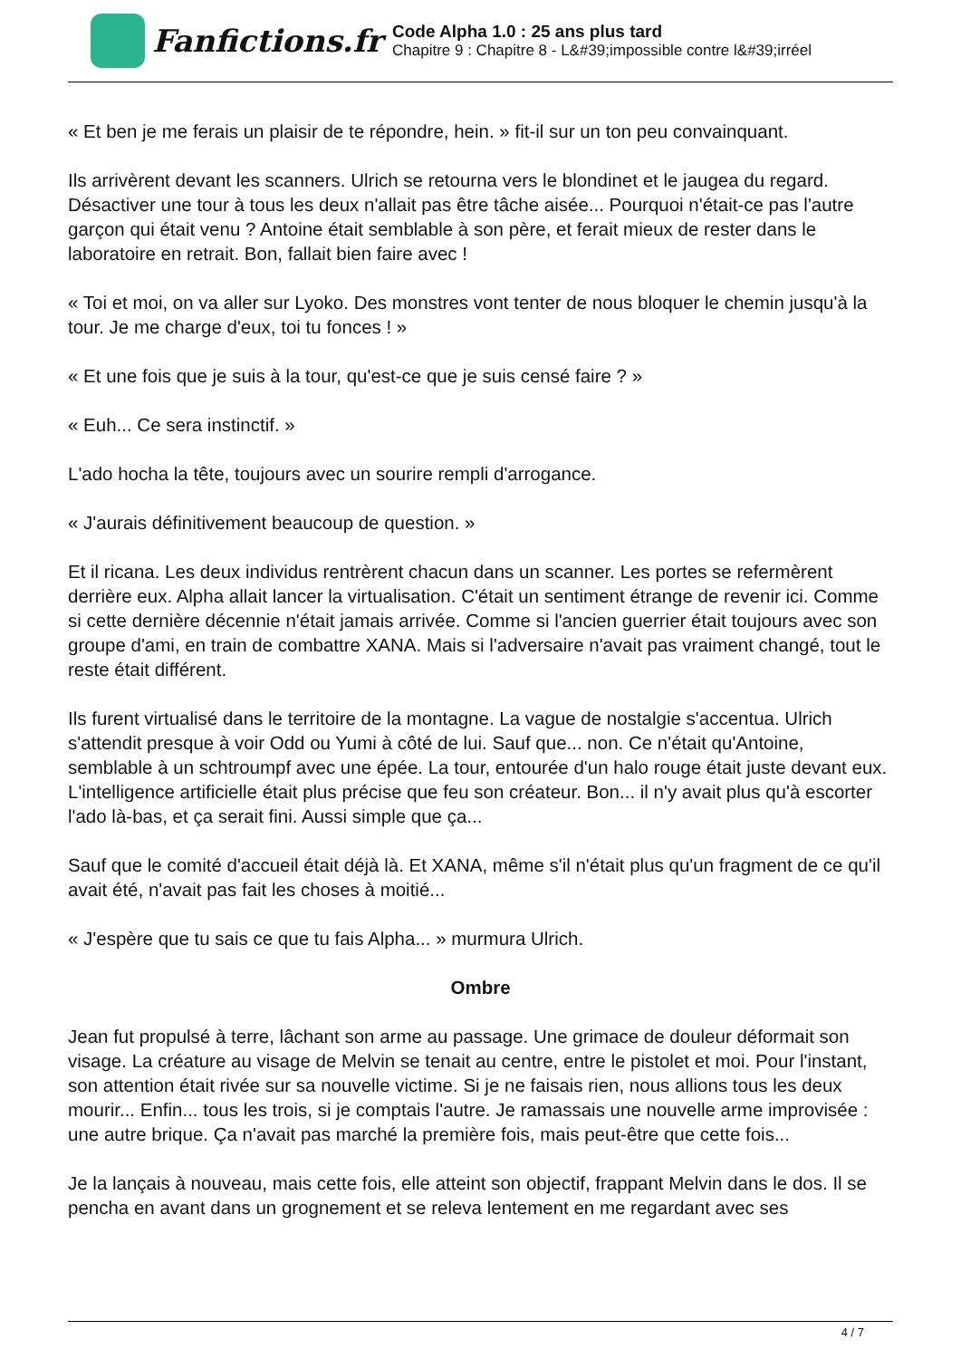Fanfictions.fr
Code Alpha 1.0 : 25 ans plus tard
Chapitre 9 : Chapitre 8 - L&#39;impossible contre l&#39;irréel
« Et ben je me ferais un plaisir de te répondre, hein. » fit-il sur un ton peu convainquant.
Ils arrivèrent devant les scanners. Ulrich se retourna vers le blondinet et le jaugea du regard. Désactiver une tour à tous les deux n'allait pas être tâche aisée... Pourquoi n'était-ce pas l'autre garçon qui était venu ? Antoine était semblable à son père, et ferait mieux de rester dans le laboratoire en retrait. Bon, fallait bien faire avec !
« Toi et moi, on va aller sur Lyoko. Des monstres vont tenter de nous bloquer le chemin jusqu'à la tour. Je me charge d'eux, toi tu fonces ! »
« Et une fois que je suis à la tour, qu'est-ce que je suis censé faire ? »
« Euh... Ce sera instinctif. »
L'ado hocha la tête, toujours avec un sourire rempli d'arrogance.
« J'aurais définitivement beaucoup de question. »
Et il ricana. Les deux individus rentrèrent chacun dans un scanner. Les portes se refermèrent derrière eux. Alpha allait lancer la virtualisation. C'était un sentiment étrange de revenir ici. Comme si cette dernière décennie n'était jamais arrivée. Comme si l'ancien guerrier était toujours avec son groupe d'ami, en train de combattre XANA. Mais si l'adversaire n'avait pas vraiment changé, tout le reste était différent.
Ils furent virtualisé dans le territoire de la montagne. La vague de nostalgie s'accentua. Ulrich s'attendit presque à voir Odd ou Yumi à côté de lui. Sauf que... non. Ce n'était qu'Antoine, semblable à un schtroumpf avec une épée. La tour, entourée d'un halo rouge était juste devant eux. L'intelligence artificielle était plus précise que feu son créateur. Bon... il n'y avait plus qu'à escorter l'ado là-bas, et ça serait fini. Aussi simple que ça...
Sauf que le comité d'accueil était déjà là. Et XANA, même s'il n'était plus qu'un fragment de ce qu'il avait été, n'avait pas fait les choses à moitié...
« J'espère que tu sais ce que tu fais Alpha... » murmura Ulrich.
Ombre
Jean fut propulsé à terre, lâchant son arme au passage. Une grimace de douleur déformait son visage. La créature au visage de Melvin se tenait au centre, entre le pistolet et moi. Pour l'instant, son attention était rivée sur sa nouvelle victime. Si je ne faisais rien, nous allions tous les deux mourir... Enfin... tous les trois, si je comptais l'autre. Je ramassais une nouvelle arme improvisée : une autre brique. Ça n'avait pas marché la première fois, mais peut-être que cette fois...
Je la lançais à nouveau, mais cette fois, elle atteint son objectif, frappant Melvin dans le dos. Il se pencha en avant dans un grognement et se releva lentement en me regardant avec ses
4 / 7